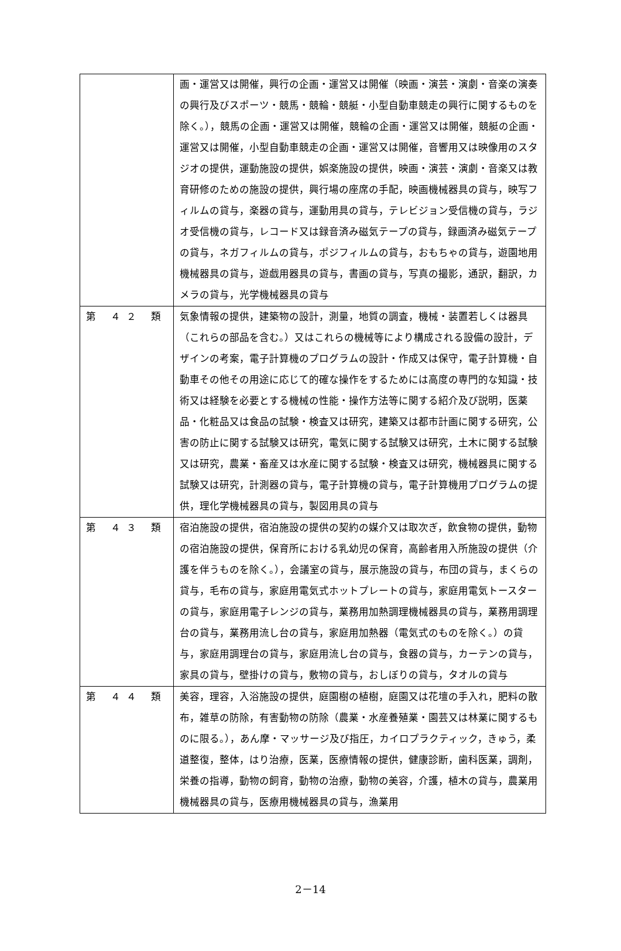| | 画・運営又は開催，興行の企画・運営又は開催（映画・演芸・演劇・音楽の演奏の興行及びスポーツ・競馬・競輪・競艇・小型自動車競走の興行に関するものを除く。），競馬の企画・運営又は開催，競輪の企画・運営又は開催，競艇の企画・運営又は開催，小型自動車競走の企画・運営又は開催，音響用又は映像用のスタジオの提供，運動施設の提供，娯楽施設の提供，映画・演芸・演劇・音楽又は教育研修のための施設の提供，興行場の座席の手配，映画機械器具の貸与，映写フィルムの貸与，楽器の貸与，運動用具の貸与，テレビジョン受信機の貸与，ラジオ受信機の貸与，レコード又は録音済み磁気テープの貸与，録画済み磁気テープの貸与，ネガフィルムの貸与，ポジフィルムの貸与，おもちゃの貸与，遊園地用機械器具の貸与，遊戯用器具の貸与，書画の貸与，写真の撮影，通訳，翻訳，カメラの貸与，光学機械器具の貸与 |
| 第 ４２ 類 | 気象情報の提供，建築物の設計，測量，地質の調査，機械・装置若しくは器具（これらの部品を含む。）又はこれらの機械等により構成される設備の設計，デザインの考案，電子計算機のプログラムの設計・作成又は保守，電子計算機・自動車その他その用途に応じて的確な操作をするためには高度の専門的な知識・技術又は経験を必要とする機械の性能・操作方法等に関する紹介及び説明，医薬品・化粧品又は食品の試験・検査又は研究，建築又は都市計画に関する研究，公害の防止に関する試験又は研究，電気に関する試験又は研究，土木に関する試験又は研究，農業・畜産又は水産に関する試験・検査又は研究，機械器具に関する試験又は研究，計測器の貸与，電子計算機の貸与，電子計算機用プログラムの提供，理化学機械器具の貸与，製図用具の貸与 |
| 第 ４３ 類 | 宿泊施設の提供，宿泊施設の提供の契約の媒介又は取次ぎ，飲食物の提供，動物の宿泊施設の提供，保育所における乳幼児の保育，高齢者用入所施設の提供（介護を伴うものを除く。），会議室の貸与，展示施設の貸与，布団の貸与，まくらの貸与，毛布の貸与，家庭用電気式ホットプレートの貸与，家庭用電気トースターの貸与，家庭用電子レンジの貸与，業務用加熱調理機械器具の貸与，業務用調理台の貸与，業務用流し台の貸与，家庭用加熱器（電気式のものを除く。）の貸与，家庭用調理台の貸与，家庭用流し台の貸与，食器の貸与，カーテンの貸与，家具の貸与，壁掛けの貸与，敷物の貸与，おしぼりの貸与，タオルの貸与 |
| 第 ４４ 類 | 美容，理容，入浴施設の提供，庭園樹の植樹，庭園又は花壇の手入れ，肥料の散布，雑草の防除，有害動物の防除（農業・水産養殖業・園芸又は林業に関するものに限る。），あん摩・マッサージ及び指圧，カイロプラクティック，きゅう，柔道整復，整体，はり治療，医業，医療情報の提供，健康診断，歯科医業，調剤，栄養の指導，動物の飼育，動物の治療，動物の美容，介護，植木の貸与，農業用機械器具の貸与，医療用機械器具の貸与，漁業用 |
2－14